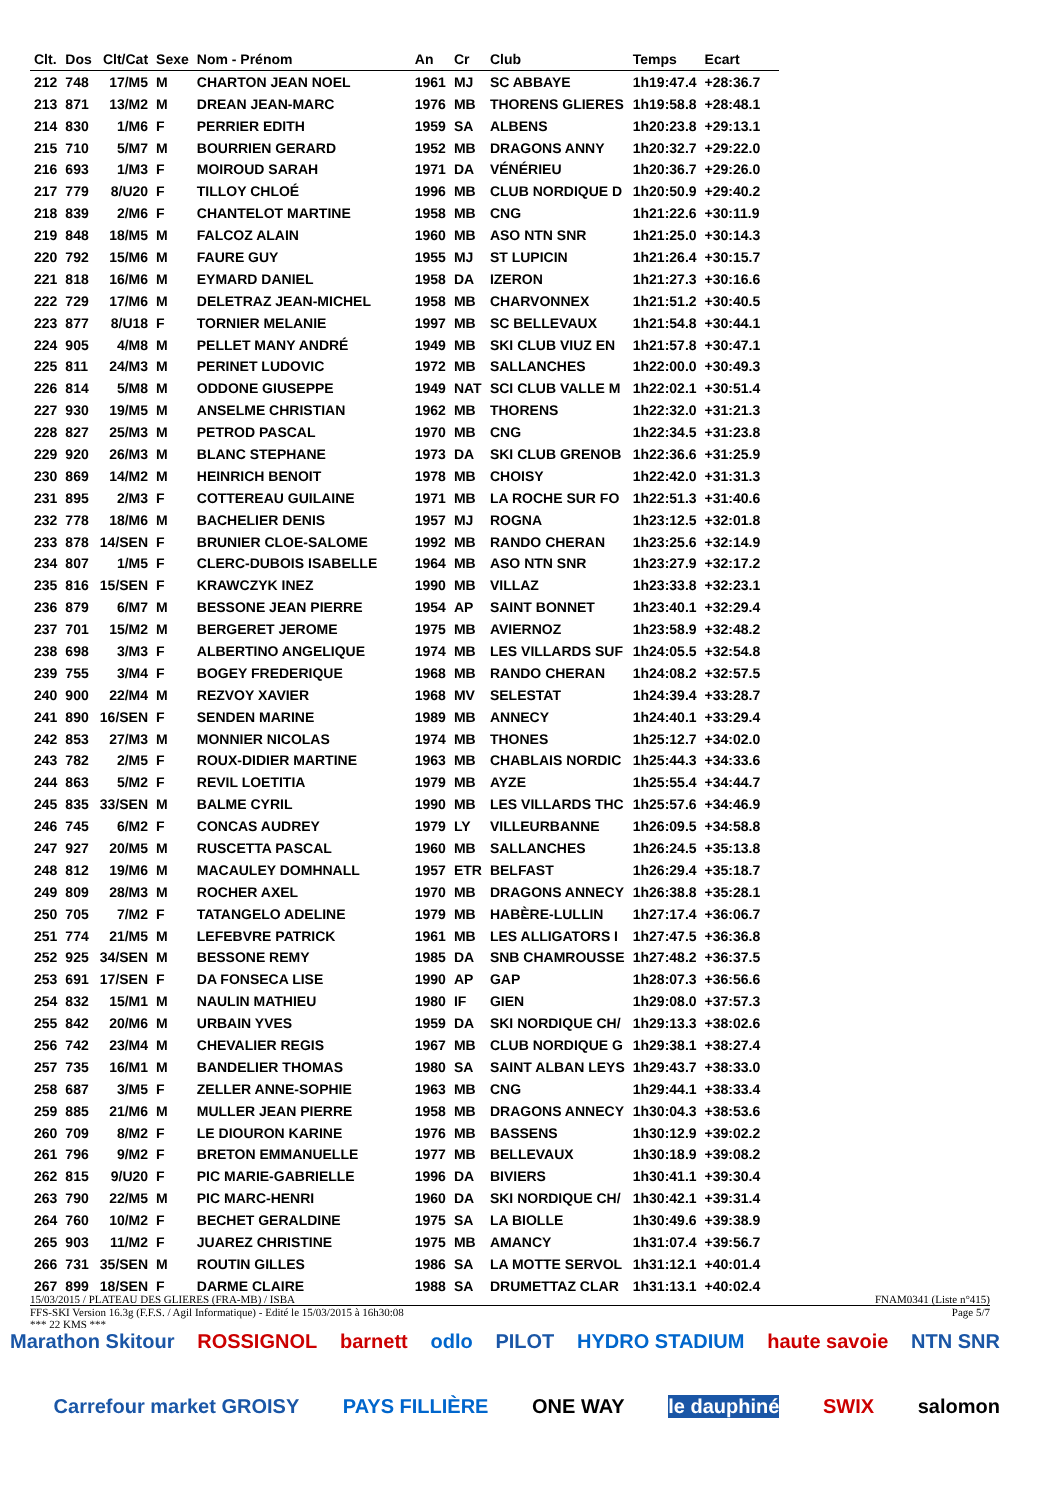| Clt. | Dos | Clt/Cat | Sexe | Nom - Prénom | An | Cr | Club | Temps | Ecart |
| --- | --- | --- | --- | --- | --- | --- | --- | --- | --- |
| 212 | 748 | 17/M5 | M | CHARTON JEAN NOEL | 1961 | MJ | SC ABBAYE | 1h19:47.4 | +28:36.7 |
| 213 | 871 | 13/M2 | M | DREAN JEAN-MARC | 1976 | MB | THORENS GLIERES | 1h19:58.8 | +28:48.1 |
| 214 | 830 | 1/M6 | F | PERRIER EDITH | 1959 | SA | ALBENS | 1h20:23.8 | +29:13.1 |
| 215 | 710 | 5/M7 | M | BOURRIEN GERARD | 1952 | MB | DRAGONS ANNY | 1h20:32.7 | +29:22.0 |
| 216 | 693 | 1/M3 | F | MOIROUD SARAH | 1971 | DA | VÉNÉRIEU | 1h20:36.7 | +29:26.0 |
| 217 | 779 | 8/U20 | F | TILLOY CHLOÉ | 1996 | MB | CLUB NORDIQUE D | 1h20:50.9 | +29:40.2 |
| 218 | 839 | 2/M6 | F | CHANTELOT MARTINE | 1958 | MB | CNG | 1h21:22.6 | +30:11.9 |
| 219 | 848 | 18/M5 | M | FALCOZ ALAIN | 1960 | MB | ASO NTN SNR | 1h21:25.0 | +30:14.3 |
| 220 | 792 | 15/M6 | M | FAURE GUY | 1955 | MJ | ST LUPICIN | 1h21:26.4 | +30:15.7 |
| 221 | 818 | 16/M6 | M | EYMARD DANIEL | 1958 | DA | IZERON | 1h21:27.3 | +30:16.6 |
| 222 | 729 | 17/M6 | M | DELETRAZ JEAN-MICHEL | 1958 | MB | CHARVONNEX | 1h21:51.2 | +30:40.5 |
| 223 | 877 | 8/U18 | F | TORNIER MELANIE | 1997 | MB | SC BELLEVAUX | 1h21:54.8 | +30:44.1 |
| 224 | 905 | 4/M8 | M | PELLET MANY ANDRÉ | 1949 | MB | SKI CLUB VIUZ EN | 1h21:57.8 | +30:47.1 |
| 225 | 811 | 24/M3 | M | PERINET LUDOVIC | 1972 | MB | SALLANCHES | 1h22:00.0 | +30:49.3 |
| 226 | 814 | 5/M8 | M | ODDONE GIUSEPPE | 1949 | NAT | SCI CLUB VALLE M | 1h22:02.1 | +30:51.4 |
| 227 | 930 | 19/M5 | M | ANSELME CHRISTIAN | 1962 | MB | THORENS | 1h22:32.0 | +31:21.3 |
| 228 | 827 | 25/M3 | M | PETROD PASCAL | 1970 | MB | CNG | 1h22:34.5 | +31:23.8 |
| 229 | 920 | 26/M3 | M | BLANC STEPHANE | 1973 | DA | SKI CLUB GRENOB | 1h22:36.6 | +31:25.9 |
| 230 | 869 | 14/M2 | M | HEINRICH BENOIT | 1978 | MB | CHOISY | 1h22:42.0 | +31:31.3 |
| 231 | 895 | 2/M3 | F | COTTEREAU GUILAINE | 1971 | MB | LA ROCHE SUR FO | 1h22:51.3 | +31:40.6 |
| 232 | 778 | 18/M6 | M | BACHELIER DENIS | 1957 | MJ | ROGNA | 1h23:12.5 | +32:01.8 |
| 233 | 878 | 14/SEN | F | BRUNIER CLOE-SALOME | 1992 | MB | RANDO CHERAN | 1h23:25.6 | +32:14.9 |
| 234 | 807 | 1/M5 | F | CLERC-DUBOIS ISABELLE | 1964 | MB | ASO NTN SNR | 1h23:27.9 | +32:17.2 |
| 235 | 816 | 15/SEN | F | KRAWCZYK INEZ | 1990 | MB | VILLAZ | 1h23:33.8 | +32:23.1 |
| 236 | 879 | 6/M7 | M | BESSONE JEAN PIERRE | 1954 | AP | SAINT BONNET | 1h23:40.1 | +32:29.4 |
| 237 | 701 | 15/M2 | M | BERGERET JEROME | 1975 | MB | AVIERNOZ | 1h23:58.9 | +32:48.2 |
| 238 | 698 | 3/M3 | F | ALBERTINO ANGELIQUE | 1974 | MB | LES VILLARDS SUF | 1h24:05.5 | +32:54.8 |
| 239 | 755 | 3/M4 | F | BOGEY FREDERIQUE | 1968 | MB | RANDO CHERAN | 1h24:08.2 | +32:57.5 |
| 240 | 900 | 22/M4 | M | REZVOY XAVIER | 1968 | MV | SELESTAT | 1h24:39.4 | +33:28.7 |
| 241 | 890 | 16/SEN | F | SENDEN MARINE | 1989 | MB | ANNECY | 1h24:40.1 | +33:29.4 |
| 242 | 853 | 27/M3 | M | MONNIER NICOLAS | 1974 | MB | THONES | 1h25:12.7 | +34:02.0 |
| 243 | 782 | 2/M5 | F | ROUX-DIDIER MARTINE | 1963 | MB | CHABLAIS NORDIC | 1h25:44.3 | +34:33.6 |
| 244 | 863 | 5/M2 | F | REVIL LOETITIA | 1979 | MB | AYZE | 1h25:55.4 | +34:44.7 |
| 245 | 835 | 33/SEN | M | BALME CYRIL | 1990 | MB | LES VILLARDS THC | 1h25:57.6 | +34:46.9 |
| 246 | 745 | 6/M2 | F | CONCAS AUDREY | 1979 | LY | VILLEURBANNE | 1h26:09.5 | +34:58.8 |
| 247 | 927 | 20/M5 | M | RUSCETTA PASCAL | 1960 | MB | SALLANCHES | 1h26:24.5 | +35:13.8 |
| 248 | 812 | 19/M6 | M | MACAULEY DOMHNALL | 1957 | ETR | BELFAST | 1h26:29.4 | +35:18.7 |
| 249 | 809 | 28/M3 | M | ROCHER AXEL | 1970 | MB | DRAGONS ANNECY | 1h26:38.8 | +35:28.1 |
| 250 | 705 | 7/M2 | F | TATANGELO ADELINE | 1979 | MB | HABÈRE-LULLIN | 1h27:17.4 | +36:06.7 |
| 251 | 774 | 21/M5 | M | LEFEBVRE PATRICK | 1961 | MB | LES ALLIGATORS I | 1h27:47.5 | +36:36.8 |
| 252 | 925 | 34/SEN | M | BESSONE REMY | 1985 | DA | SNB CHAMROUSSE | 1h27:48.2 | +36:37.5 |
| 253 | 691 | 17/SEN | F | DA FONSECA LISE | 1990 | AP | GAP | 1h28:07.3 | +36:56.6 |
| 254 | 832 | 15/M1 | M | NAULIN MATHIEU | 1980 | IF | GIEN | 1h29:08.0 | +37:57.3 |
| 255 | 842 | 20/M6 | M | URBAIN YVES | 1959 | DA | SKI NORDIQUE CH/ | 1h29:13.3 | +38:02.6 |
| 256 | 742 | 23/M4 | M | CHEVALIER REGIS | 1967 | MB | CLUB NORDIQUE G | 1h29:38.1 | +38:27.4 |
| 257 | 735 | 16/M1 | M | BANDELIER THOMAS | 1980 | SA | SAINT ALBAN LEYS | 1h29:43.7 | +38:33.0 |
| 258 | 687 | 3/M5 | F | ZELLER ANNE-SOPHIE | 1963 | MB | CNG | 1h29:44.1 | +38:33.4 |
| 259 | 885 | 21/M6 | M | MULLER JEAN PIERRE | 1958 | MB | DRAGONS ANNECY | 1h30:04.3 | +38:53.6 |
| 260 | 709 | 8/M2 | F | LE DIOURON KARINE | 1976 | MB | BASSENS | 1h30:12.9 | +39:02.2 |
| 261 | 796 | 9/M2 | F | BRETON EMMANUELLE | 1977 | MB | BELLEVAUX | 1h30:18.9 | +39:08.2 |
| 262 | 815 | 9/U20 | F | PIC MARIE-GABRIELLE | 1996 | DA | BIVIERS | 1h30:41.1 | +39:30.4 |
| 263 | 790 | 22/M5 | M | PIC MARC-HENRI | 1960 | DA | SKI NORDIQUE CH/ | 1h30:42.1 | +39:31.4 |
| 264 | 760 | 10/M2 | F | BECHET GERALDINE | 1975 | SA | LA BIOLLE | 1h30:49.6 | +39:38.9 |
| 265 | 903 | 11/M2 | F | JUAREZ CHRISTINE | 1975 | MB | AMANCY | 1h31:07.4 | +39:56.7 |
| 266 | 731 | 35/SEN | M | ROUTIN GILLES | 1986 | SA | LA MOTTE SERVOL | 1h31:12.1 | +40:01.4 |
| 267 | 899 | 18/SEN | F | DARME CLAIRE | 1988 | SA | DRUMETTAZ CLAR | 1h31:13.1 | +40:02.4 |
15/03/2015 / PLATEAU DES GLIERES (FRA-MB) / ISBA FNAM0341 (Liste n°415)
FFS-SKI Version 16.3g (F.F.S. / Agil Informatique) - Edité le 15/03/2015 à 16h30:08 Page 5/7
*** 22 KMS ***
Marathon Skitour ROSSIGNOL barnett odlo PILOT HYDRO STADIUM haute savoie NTN SNR
Carrefour market GROISY PAYS FILLIÈRE ONE WAY le dauphiné SWIX salomon